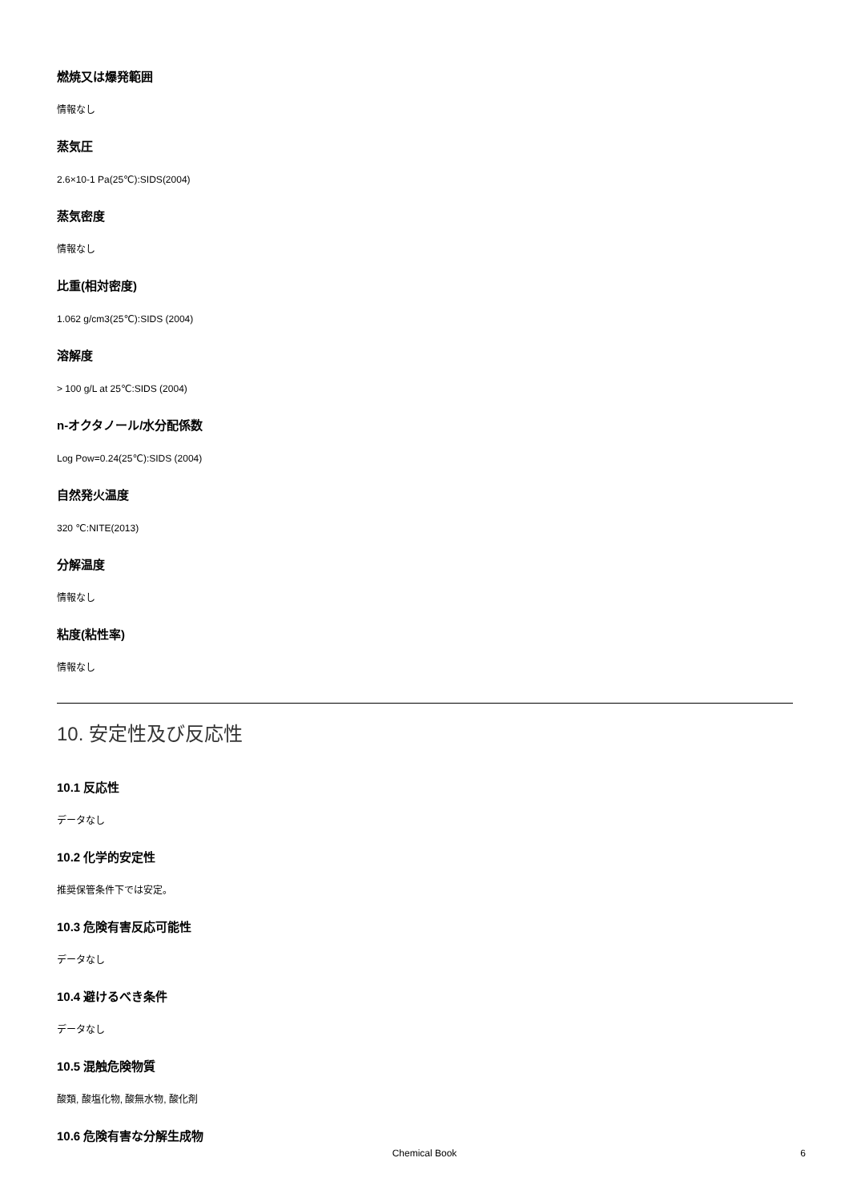燃焼又は爆発範囲
情報なし
蒸気圧
2.6×10-1 Pa(25℃):SIDS(2004)
蒸気密度
情報なし
比重(相対密度)
1.062 g/cm3(25℃):SIDS (2004)
溶解度
> 100 g/L at 25℃:SIDS (2004)
n-オクタノール/水分配係数
Log Pow=0.24(25℃):SIDS (2004)
自然発火温度
320 ℃:NITE(2013)
分解温度
情報なし
粘度(粘性率)
情報なし
10. 安定性及び反応性
10.1 反応性
データなし
10.2 化学的安定性
推奨保管条件下では安定。
10.3 危険有害反応可能性
データなし
10.4 避けるべき条件
データなし
10.5 混触危険物質
酸類, 酸塩化物, 酸無水物, 酸化剤
10.6 危険有害な分解生成物
Chemical Book 6